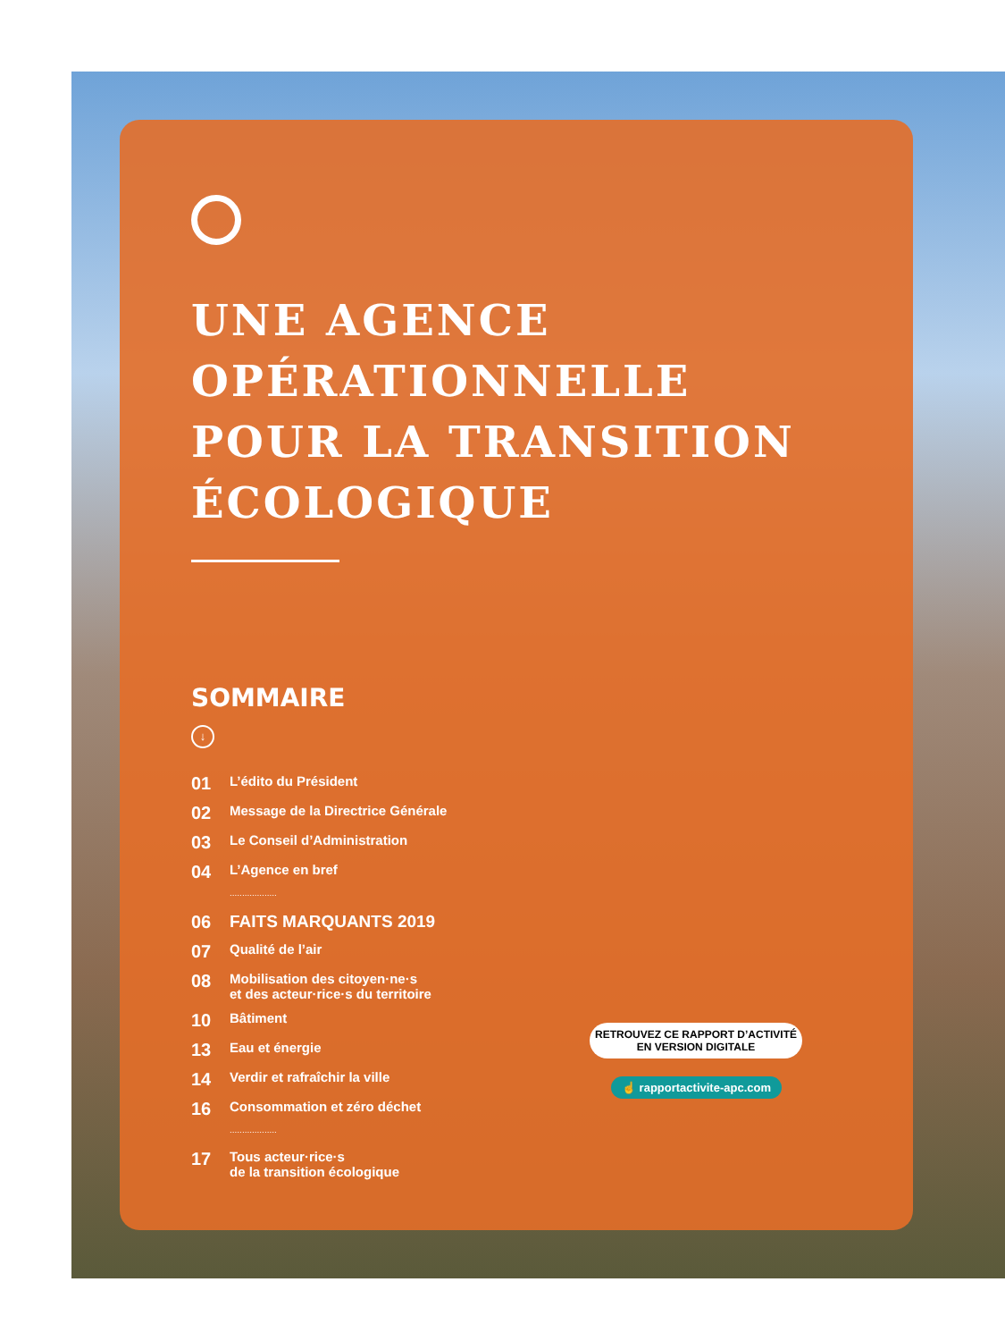UNE AGENCE
OPÉRATIONNELLE
POUR LA TRANSITION
ÉCOLOGIQUE
SOMMAIRE
↓
01 L’édito du Président
02 Message de la Directrice Générale
03 Le Conseil d’Administration
04 L’Agence en bref
...................
06 FAITS MARQUANTS 2019
07 Qualité de l’air
08 Mobilisation des citoyen·ne·s
et des acteur·rice·s du territoire
10 Bâtiment
13 Eau et énergie
14 Verdir et rafraîchir la ville
16 Consommation et zéro déchet
...................
17 Tous acteur·rice·s
de la transition écologique
RETROUVEZ CE RAPPORT D’ACTIVITÉ
EN VERSION DIGITALE
☝ rapportactivite-apc.com